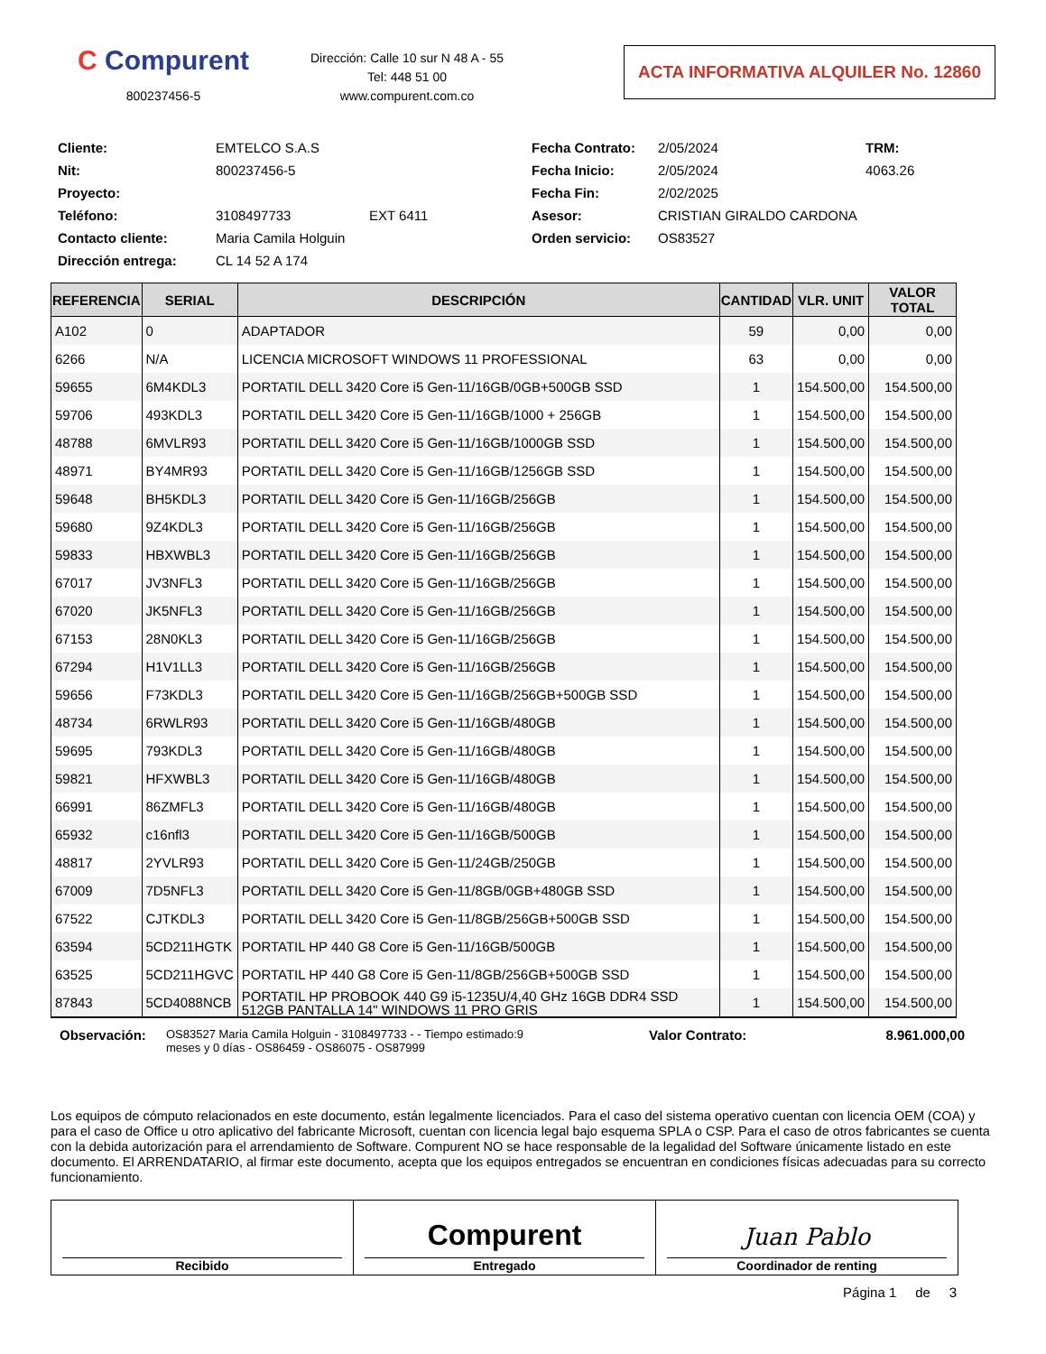C Compurent
800237456-5
Dirección: Calle 10 sur N 48 A - 55
Tel: 448 51 00
www.compurent.com.co
ACTA INFORMATIVA ALQUILER No. 12860
Cliente:
EMTELCO S.A.S
Fecha Contrato:
2/05/2024
TRM:
Nit:
800237456-5
Fecha Inicio:
2/05/2024
4063.26
Proyecto:
Fecha Fin:
2/02/2025
Teléfono:
3108497733
EXT 6411
Asesor:
CRISTIAN GIRALDO CARDONA
Contacto cliente:
Maria Camila Holguin
Orden servicio:
OS83527
Dirección entrega:
CL 14 52 A 174
| REFERENCIA | SERIAL | DESCRIPCIÓN | CANTIDAD | VLR. UNIT | VALOR TOTAL |
| --- | --- | --- | --- | --- | --- |
| A102 | 0 | ADAPTADOR | 59 | 0,00 | 0,00 |
| 6266 | N/A | LICENCIA MICROSOFT WINDOWS 11 PROFESSIONAL | 63 | 0,00 | 0,00 |
| 59655 | 6M4KDL3 | PORTATIL DELL 3420 Core i5 Gen-11/16GB/0GB+500GB SSD | 1 | 154.500,00 | 154.500,00 |
| 59706 | 493KDL3 | PORTATIL DELL 3420 Core i5 Gen-11/16GB/1000 + 256GB | 1 | 154.500,00 | 154.500,00 |
| 48788 | 6MVLR93 | PORTATIL DELL 3420 Core i5 Gen-11/16GB/1000GB SSD | 1 | 154.500,00 | 154.500,00 |
| 48971 | BY4MR93 | PORTATIL DELL 3420 Core i5 Gen-11/16GB/1256GB SSD | 1 | 154.500,00 | 154.500,00 |
| 59648 | BH5KDL3 | PORTATIL DELL 3420 Core i5 Gen-11/16GB/256GB | 1 | 154.500,00 | 154.500,00 |
| 59680 | 9Z4KDL3 | PORTATIL DELL 3420 Core i5 Gen-11/16GB/256GB | 1 | 154.500,00 | 154.500,00 |
| 59833 | HBXWBL3 | PORTATIL DELL 3420 Core i5 Gen-11/16GB/256GB | 1 | 154.500,00 | 154.500,00 |
| 67017 | JV3NFL3 | PORTATIL DELL 3420 Core i5 Gen-11/16GB/256GB | 1 | 154.500,00 | 154.500,00 |
| 67020 | JK5NFL3 | PORTATIL DELL 3420 Core i5 Gen-11/16GB/256GB | 1 | 154.500,00 | 154.500,00 |
| 67153 | 28N0KL3 | PORTATIL DELL 3420 Core i5 Gen-11/16GB/256GB | 1 | 154.500,00 | 154.500,00 |
| 67294 | H1V1LL3 | PORTATIL DELL 3420 Core i5 Gen-11/16GB/256GB | 1 | 154.500,00 | 154.500,00 |
| 59656 | F73KDL3 | PORTATIL DELL 3420 Core i5 Gen-11/16GB/256GB+500GB SSD | 1 | 154.500,00 | 154.500,00 |
| 48734 | 6RWLR93 | PORTATIL DELL 3420 Core i5 Gen-11/16GB/480GB | 1 | 154.500,00 | 154.500,00 |
| 59695 | 793KDL3 | PORTATIL DELL 3420 Core i5 Gen-11/16GB/480GB | 1 | 154.500,00 | 154.500,00 |
| 59821 | HFXWBL3 | PORTATIL DELL 3420 Core i5 Gen-11/16GB/480GB | 1 | 154.500,00 | 154.500,00 |
| 66991 | 86ZMFL3 | PORTATIL DELL 3420 Core i5 Gen-11/16GB/480GB | 1 | 154.500,00 | 154.500,00 |
| 65932 | c16nfl3 | PORTATIL DELL 3420 Core i5 Gen-11/16GB/500GB | 1 | 154.500,00 | 154.500,00 |
| 48817 | 2YVLR93 | PORTATIL DELL 3420 Core i5 Gen-11/24GB/250GB | 1 | 154.500,00 | 154.500,00 |
| 67009 | 7D5NFL3 | PORTATIL DELL 3420 Core i5 Gen-11/8GB/0GB+480GB SSD | 1 | 154.500,00 | 154.500,00 |
| 67522 | CJTKDL3 | PORTATIL DELL 3420 Core i5 Gen-11/8GB/256GB+500GB SSD | 1 | 154.500,00 | 154.500,00 |
| 63594 | 5CD211HGTK | PORTATIL HP 440 G8 Core i5 Gen-11/16GB/500GB | 1 | 154.500,00 | 154.500,00 |
| 63525 | 5CD211HGVC | PORTATIL HP 440 G8 Core i5 Gen-11/8GB/256GB+500GB SSD | 1 | 154.500,00 | 154.500,00 |
| 87843 | 5CD4088NCB | PORTATIL HP PROBOOK 440 G9 i5-1235U/4,40 GHz 16GB DDR4 SSD 512GB PANTALLA 14" WINDOWS 11 PRO GRIS | 1 | 154.500,00 | 154.500,00 |
Observación:
OS83527 Maria Camila Holguin - 3108497733 - - Tiempo estimado:9 meses y 0 días - OS86459 - OS86075 - OS87999
Valor Contrato: 8.961.000,00
Los equipos de cómputo relacionados en este documento, están legalmente licenciados. Para el caso del sistema operativo cuentan con licencia OEM (COA) y para el caso de Office u otro aplicativo del fabricante Microsoft, cuentan con licencia legal bajo esquema SPLA o CSP. Para el caso de otros fabricantes se cuenta con la debida autorización para el arrendamiento de Software. Compurent NO se hace responsable de la legalidad del Software únicamente listado en este documento. El ARRENDATARIO, al firmar este documento, acepta que los equipos entregados se encuentran en condiciones físicas adecuadas para su correcto funcionamiento.
Recibido
Compurent
Entregado
Juan Pablo
Coordinador de renting
Página 1 de 3